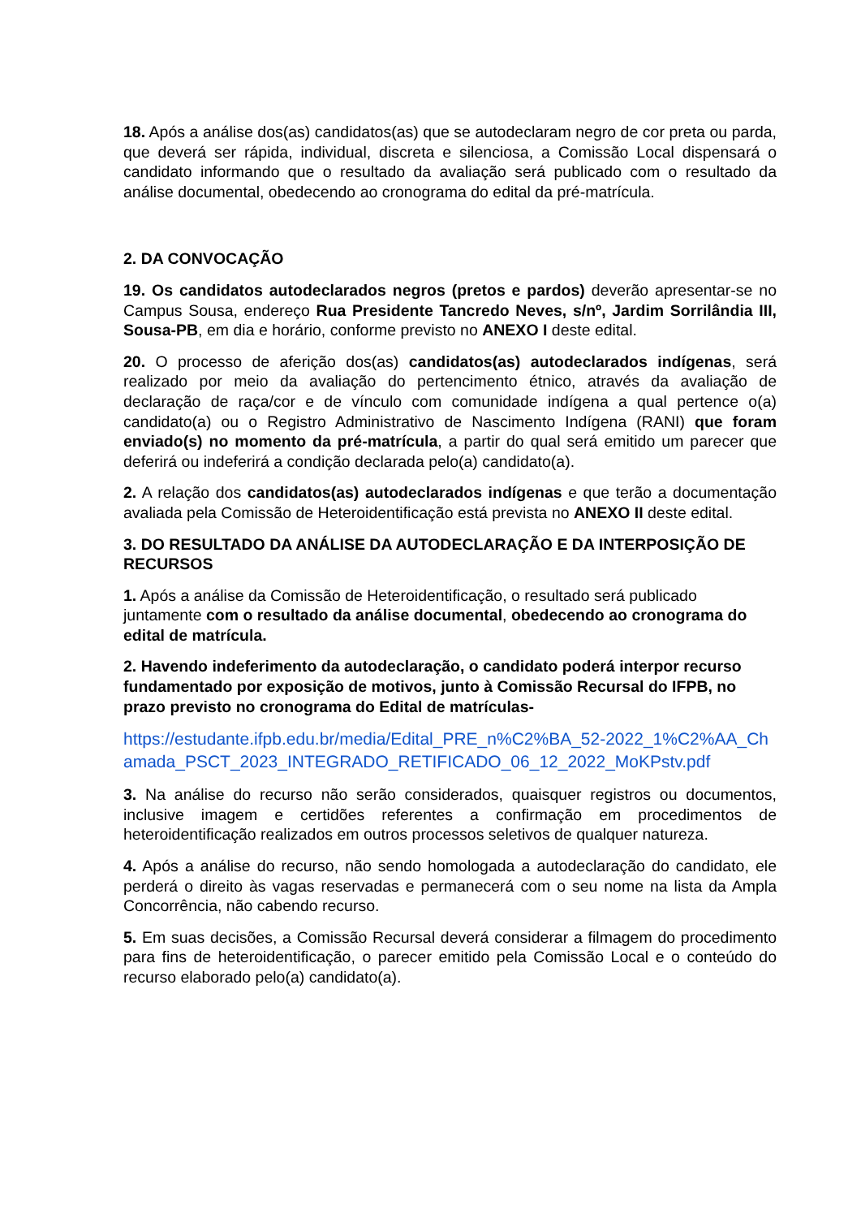18. Após a análise dos(as) candidatos(as) que se autodeclaram negro de cor preta ou parda, que deverá ser rápida, individual, discreta e silenciosa, a Comissão Local dispensará o candidato informando que o resultado da avaliação será publicado com o resultado da análise documental, obedecendo ao cronograma do edital da pré-matrícula.
2. DA CONVOCAÇÃO
19. Os candidatos autodeclarados negros (pretos e pardos) deverão apresentar-se no Campus Sousa, endereço Rua Presidente Tancredo Neves, s/nº, Jardim Sorrilândia III, Sousa-PB, em dia e horário, conforme previsto no ANEXO I deste edital.
20. O processo de aferição dos(as) candidatos(as) autodeclarados indígenas, será realizado por meio da avaliação do pertencimento étnico, através da avaliação de declaração de raça/cor e de vínculo com comunidade indígena a qual pertence o(a) candidato(a) ou o Registro Administrativo de Nascimento Indígena (RANI) que foram enviado(s) no momento da pré-matrícula, a partir do qual será emitido um parecer que deferirá ou indeferirá a condição declarada pelo(a) candidato(a).
2. A relação dos candidatos(as) autodeclarados indígenas e que terão a documentação avaliada pela Comissão de Heteroidentificação está prevista no ANEXO II deste edital.
3. DO RESULTADO DA ANÁLISE DA AUTODECLARAÇÃO E DA INTERPOSIÇÃO DE RECURSOS
1. Após a análise da Comissão de Heteroidentificação, o resultado será publicado juntamente com o resultado da análise documental, obedecendo ao cronograma do edital de matrícula.
2. Havendo indeferimento da autodeclaração, o candidato poderá interpor recurso fundamentado por exposição de motivos, junto à Comissão Recursal do IFPB, no prazo previsto no cronograma do Edital de matrículas-
https://estudante.ifpb.edu.br/media/Edital_PRE_n%C2%BA_52-2022_1%C2%AA_Chamada_PSCT_2023_INTEGRADO_RETIFICADO_06_12_2022_MoKPstv.pdf
3. Na análise do recurso não serão considerados, quaisquer registros ou documentos, inclusive imagem e certidões referentes a confirmação em procedimentos de heteroidentificação realizados em outros processos seletivos de qualquer natureza.
4. Após a análise do recurso, não sendo homologada a autodeclaração do candidato, ele perderá o direito às vagas reservadas e permanecerá com o seu nome na lista da Ampla Concorrência, não cabendo recurso.
5. Em suas decisões, a Comissão Recursal deverá considerar a filmagem do procedimento para fins de heteroidentificação, o parecer emitido pela Comissão Local e o conteúdo do recurso elaborado pelo(a) candidato(a).